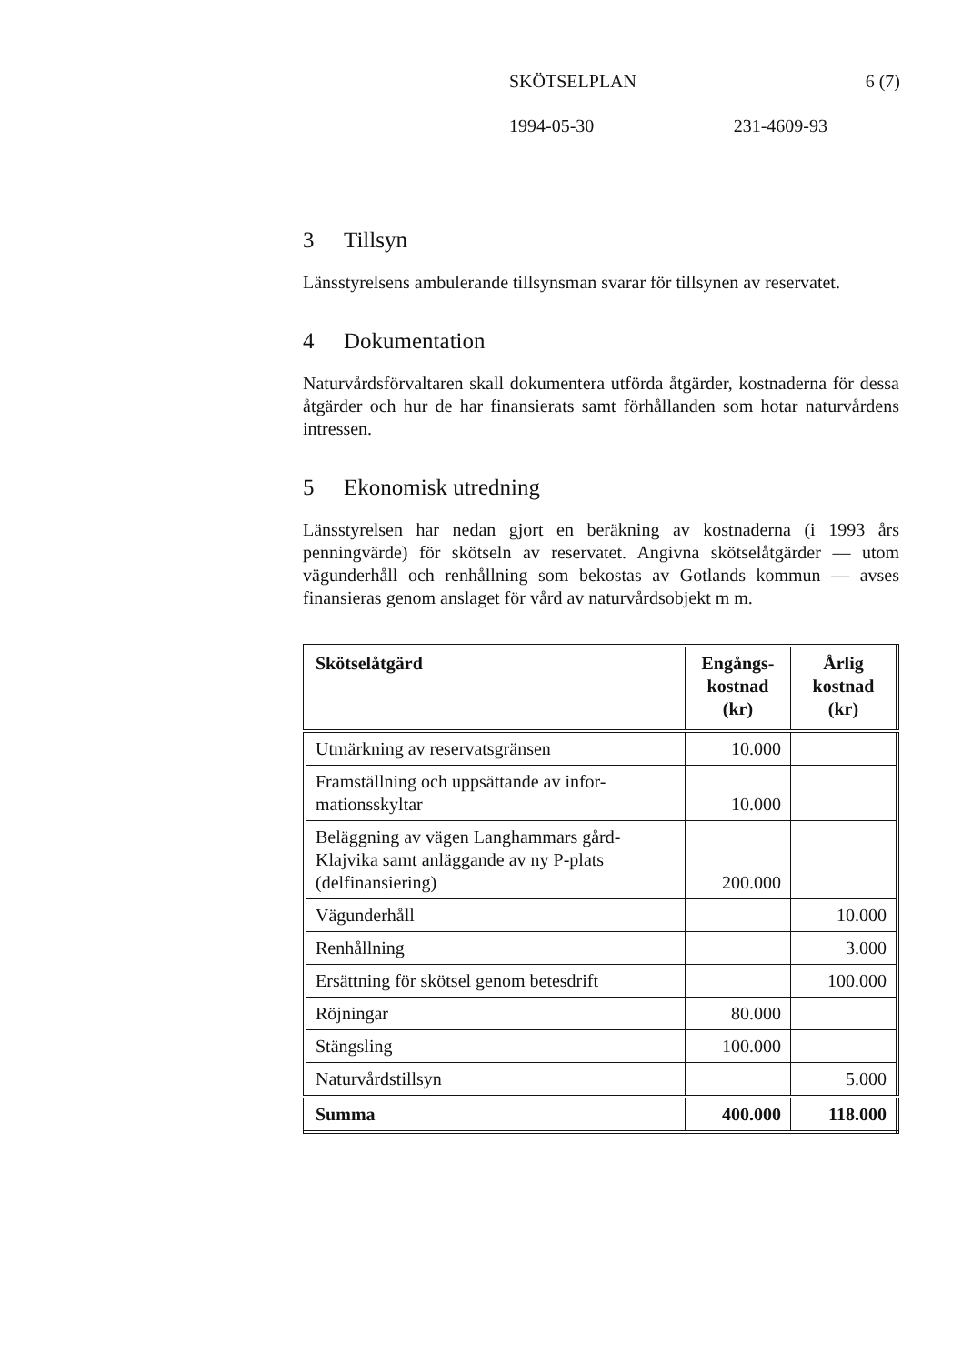SKÖTSELPLAN 6 (7)
1994-05-30 231-4609-93
3 Tillsyn
Länsstyrelsens ambulerande tillsynsman svarar för tillsynen av reservatet.
4 Dokumentation
Naturvårdsförvaltaren skall dokumentera utförda åtgärder, kostnaderna för dessa åtgärder och hur de har finansierats samt förhållanden som hotar naturvårdens intressen.
5 Ekonomisk utredning
Länsstyrelsen har nedan gjort en beräkning av kostnaderna (i 1993 års penningvärde) för skötseln av reservatet. Angivna skötselåtgärder — utom vägunderhåll och renhållning som bekostas av Gotlands kommun — avses finansieras genom anslaget för vård av naturvårdsobjekt m m.
| Skötselåtgärd | Engångs- kostnad (kr) | Årlig kostnad (kr) |
| --- | --- | --- |
| Utmärkning av reservatsgränsen | 10.000 | |
| Framställning och uppsättande av infor- mationsskyltar | 10.000 | |
| Beläggning av vägen Langhammars gård- Klajvika samt anläggande av ny P-plats (delfinansiering) | 200.000 | |
| Vägunderhåll | | 10.000 |
| Renhållning | | 3.000 |
| Ersättning för skötsel genom betesdrift | | 100.000 |
| Röjningar | 80.000 | |
| Stängsling | 100.000 | |
| Naturvårdstillsyn | | 5.000 |
| Summa | 400.000 | 118.000 |